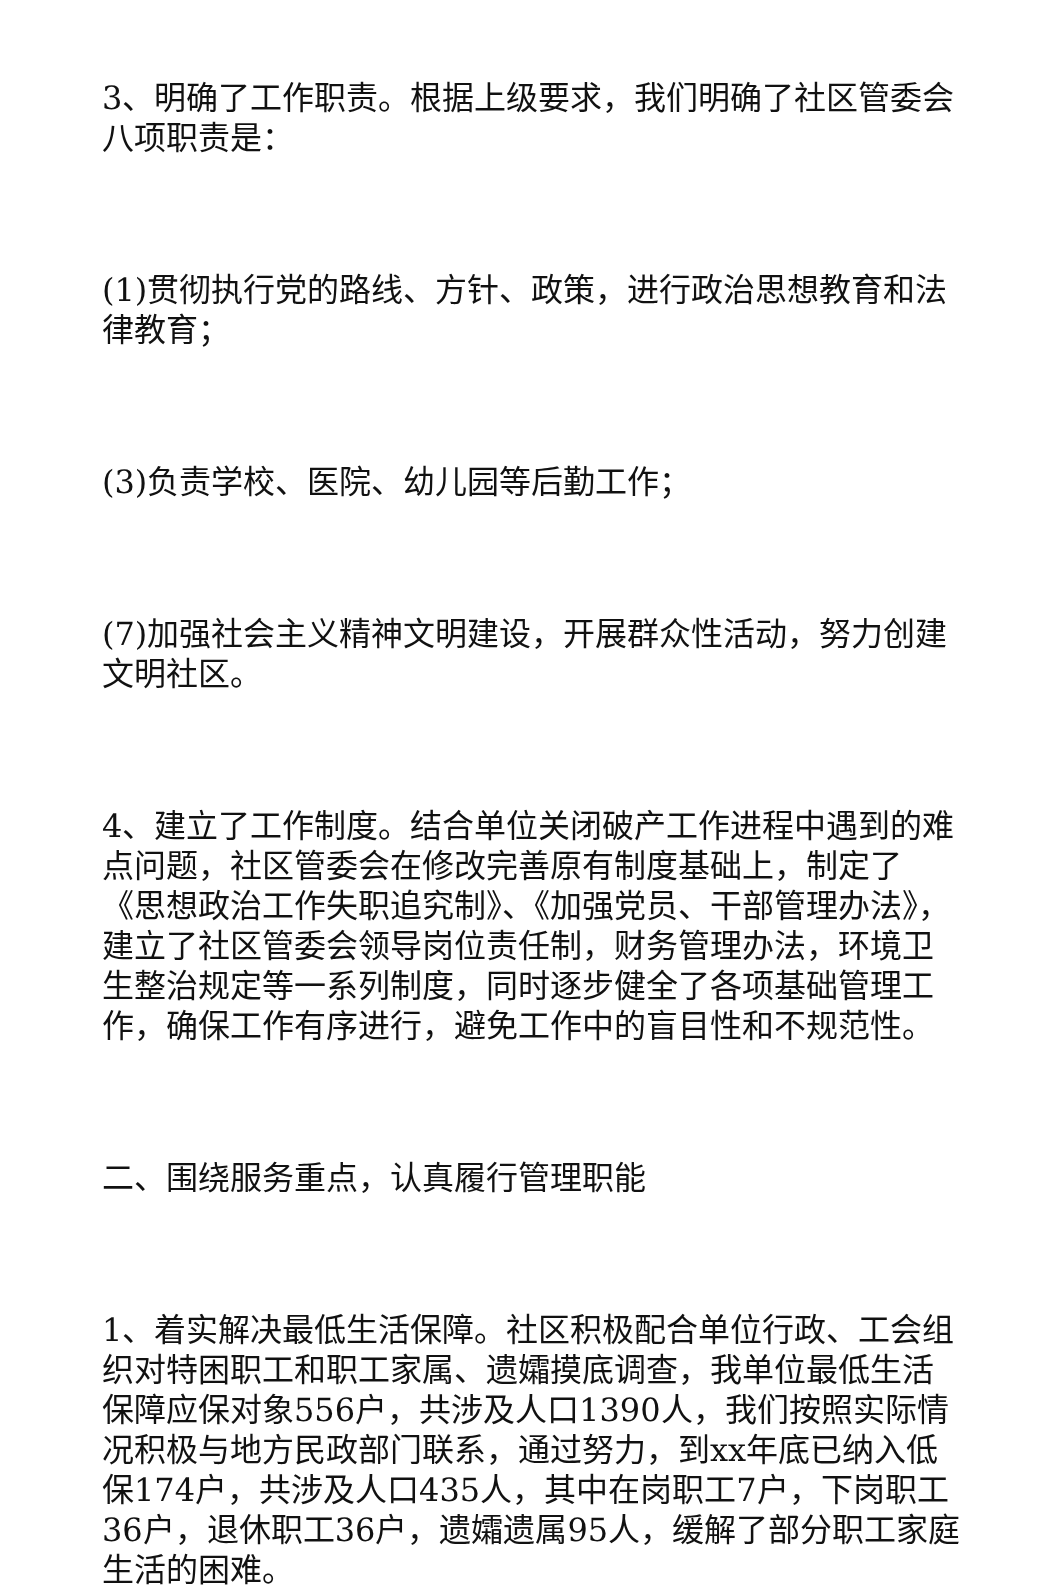3、明确了工作职责。根据上级要求，我们明确了社区管委会八项职责是：
(1)贯彻执行党的路线、方针、政策，进行政治思想教育和法律教育；
(3)负责学校、医院、幼儿园等后勤工作；
(7)加强社会主义精神文明建设，开展群众性活动，努力创建文明社区。
4、建立了工作制度。结合单位关闭破产工作进程中遇到的难点问题，社区管委会在修改完善原有制度基础上，制定了《思想政治工作失职追究制》、《加强党员、干部管理办法》，建立了社区管委会领导岗位责任制，财务管理办法，环境卫生整治规定等一系列制度，同时逐步健全了各项基础管理工作，确保工作有序进行，避免工作中的盲目性和不规范性。
二、围绕服务重点，认真履行管理职能
1、着实解决最低生活保障。社区积极配合单位行政、工会组织对特困职工和职工家属、遗孀摸底调查，我单位最低生活保障应保对象556户，共涉及人口1390人，我们按照实际情况积极与地方民政部门联系，通过努力，到xx年底已纳入低保174户，共涉及人口435人，其中在岗职工7户，下岗职工36户，退休职工36户，遗孀遗属95人，缓解了部分职工家庭生活的困难。